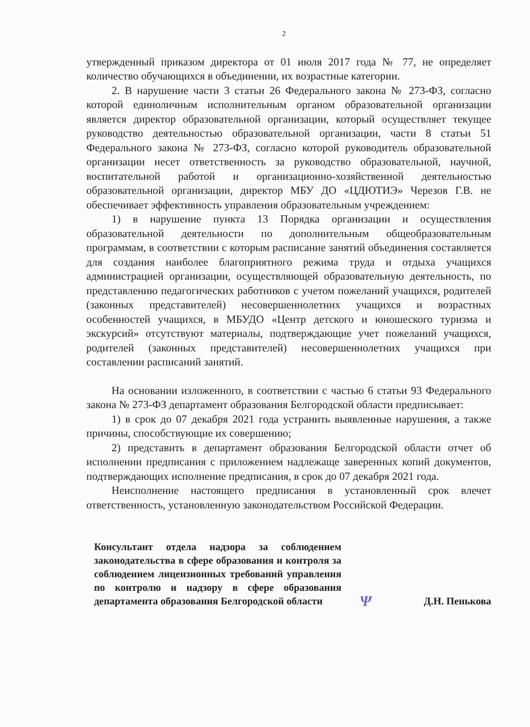2
утвержденный приказом директора от 01 июля 2017 года № 77, не определяет количество обучающихся в объединении, их возрастные категории.
2. В нарушение части 3 статьи 26 Федерального закона № 273-ФЗ, согласно которой единоличным исполнительным органом образовательной организации является директор образовательной организации, который осуществляет текущее руководство деятельностью образовательной организации, части 8 статьи 51 Федерального закона № 273-ФЗ, согласно которой руководитель образовательной организации несет ответственность за руководство образовательной, научной, воспитательной работой и организационно-хозяйственной деятельностью образовательной организации, директор МБУ ДО «ЦДЮТИЭ» Черезов Г.В. не обеспечивает эффективность управления образовательным учреждением:
1) в нарушение пункта 13 Порядка организации и осуществления образовательной деятельности по дополнительным общеобразовательным программам, в соответствии с которым расписание занятий объединения составляется для создания наиболее благоприятного режима труда и отдыха учащихся администрацией организации, осуществляющей образовательную деятельность, по представлению педагогических работников с учетом пожеланий учащихся, родителей (законных представителей) несовершеннолетних учащихся и возрастных особенностей учащихся, в МБУДО «Центр детского и юношеского туризма и экскурсий» отсутствуют материалы, подтверждающие учет пожеланий учащихся, родителей (законных представителей) несовершеннолетних учащихся при составлении расписаний занятий.
На основании изложенного, в соответствии с частью 6 статьи 93 Федерального закона № 273-ФЗ департамент образования Белгородской области предписывает:
1) в срок до 07 декабря 2021 года устранить выявленные нарушения, а также причины, способствующие их совершению;
2) представить в департамент образования Белгородской области отчет об исполнении предписания с приложением надлежаще заверенных копий документов, подтверждающих исполнение предписания, в срок до 07 декабря 2021 года.
Неисполнение настоящего предписания в установленный срок влечет ответственность, установленную законодательством Российской Федерации.
Консультант отдела надзора за соблюдением законодательства в сфере образования и контроля за соблюдением лицензионных требований управления по контролю и надзору в сфере образования департамента образования Белгородской области
Ѱ
Д.Н. Пенькова